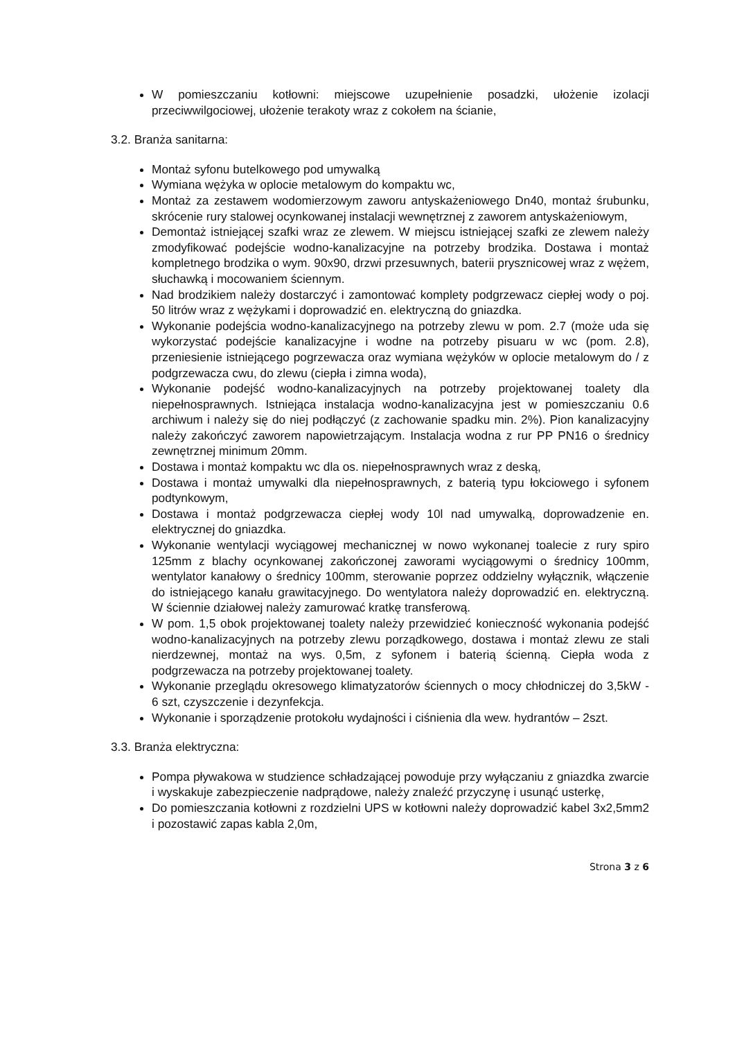W pomieszczaniu kotłowni: miejscowe uzupełnienie posadzki, ułożenie izolacji przeciwwilgociowej, ułożenie terakoty wraz z cokołem na ścianie,
3.2. Branża sanitarna:
Montaż syfonu butelkowego pod umywalką
Wymiana wężyka w oplocie metalowym do kompaktu wc,
Montaż za zestawem wodomierzowym zaworu antyskażeniowego Dn40, montaż śrubunku, skrócenie rury stalowej ocynkowanej instalacji wewnętrznej z zaworem antyskażeniowym,
Demontaż istniejącej szafki wraz ze zlewem. W miejscu istniejącej szafki ze zlewem należy zmodyfikować podejście wodno-kanalizacyjne na potrzeby brodzika. Dostawa i montaż kompletnego brodzika o wym. 90x90, drzwi przesuwnych, baterii prysznicowej wraz z wężem, słuchawką i mocowaniem ściennym.
Nad brodzikiem należy dostarczyć i zamontować komplety podgrzewacz ciepłej wody o poj. 50 litrów wraz z wężykami i doprowadzić en. elektryczną do gniazdka.
Wykonanie podejścia wodno-kanalizacyjnego na potrzeby zlewu w pom. 2.7 (może uda się wykorzystać podejście kanalizacyjne i wodne na potrzeby pisuaru w wc (pom. 2.8), przeniesienie istniejącego pogrzewacza oraz wymiana wężyków w oplocie metalowym do / z podgrzewacza cwu, do zlewu (ciepła i zimna woda),
Wykonanie podejść wodno-kanalizacyjnych na potrzeby projektowanej toalety dla niepełnosprawnych. Istniejąca instalacja wodno-kanalizacyjna jest w pomieszczaniu 0.6 archiwum i należy się do niej podłączyć (z zachowanie spadku min. 2%). Pion kanalizacyjny należy zakończyć zaworem napowietrzającym. Instalacja wodna z rur PP PN16 o średnicy zewnętrznej minimum 20mm.
Dostawa i montaż kompaktu wc dla os. niepełnosprawnych wraz z deską,
Dostawa i montaż umywalki dla niepełnosprawnych, z baterią typu łokciowego i syfonem podtynkowym,
Dostawa i montaż podgrzewacza ciepłej wody 10l nad umywalką, doprowadzenie en. elektrycznej do gniazdka.
Wykonanie wentylacji wyciągowej mechanicznej w nowo wykonanej toalecie z rury spiro 125mm z blachy ocynkowanej zakończonej zaworami wyciągowymi o średnicy 100mm, wentylator kanałowy o średnicy 100mm, sterowanie poprzez oddzielny wyłącznik, włączenie do istniejącego kanału grawitacyjnego. Do wentylatora należy doprowadzić en. elektryczną. W ściennie działowej należy zamurować kratkę transferową.
W pom. 1,5 obok projektowanej toalety należy przewidzieć konieczność wykonania podejść wodno-kanalizacyjnych na potrzeby zlewu porządkowego, dostawa i montaż zlewu ze stali nierdzewnej, montaż na wys. 0,5m, z syfonem i baterią ścienną. Ciepła woda z podgrzewacza na potrzeby projektowanej toalety.
Wykonanie przeglądu okresowego klimatyzatorów ściennych o mocy chłodniczej do 3,5kW - 6 szt, czyszczenie i dezynfekcja.
Wykonanie i sporządzenie protokołu wydajności i ciśnienia dla wew. hydrantów – 2szt.
3.3. Branża elektryczna:
Pompa pływakowa w studzience schładzającej powoduje przy wyłączaniu z gniazdka zwarcie i wyskakuje zabezpieczenie nadprądowe, należy znaleźć przyczynę i usunąć usterkę,
Do pomieszczania kotłowni z rozdzielni UPS w kotłowni należy doprowadzić kabel 3x2,5mm2 i pozostawić zapas kabla 2,0m,
Strona 3 z 6